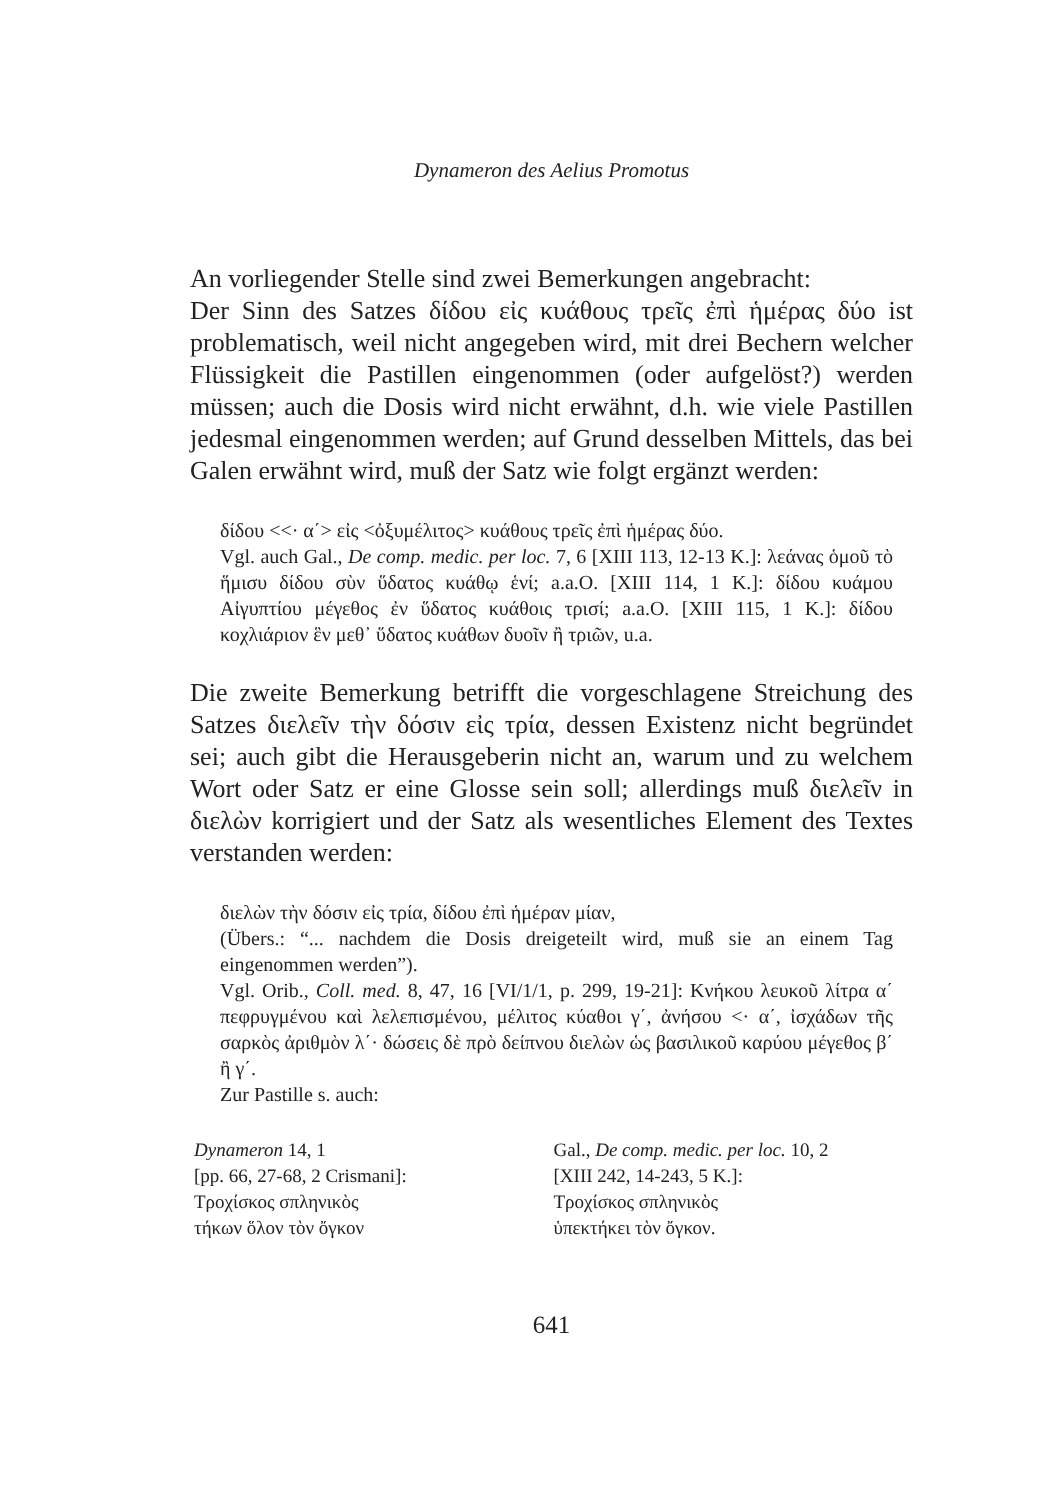Dynameron des Aelius Promotus
An vorliegender Stelle sind zwei Bemerkungen angebracht:
Der Sinn des Satzes δίδου εἰς κυάθους τρεῖς ἐπὶ ἡμέρας δύο ist problematisch, weil nicht angegeben wird, mit drei Bechern welcher Flüssigkeit die Pastillen eingenommen (oder aufgelöst?) werden müssen; auch die Dosis wird nicht erwähnt, d.h. wie viele Pastillen jedesmal eingenommen werden; auf Grund desselben Mittels, das bei Galen erwähnt wird, muß der Satz wie folgt ergänzt werden:
δίδου <<· α΄> εἰς <ὀξυμέλιτος> κυάθους τρεῖς ἐπὶ ἡμέρας δύο.
Vgl. auch Gal., De comp. medic. per loc. 7, 6 [XIII 113, 12-13 K.]: λεάνας ὁμοῦ τὸ ἥμισυ δίδου σὺν ὕδατος κυάθῳ ἑνί; a.a.O. [XIII 114, 1 K.]: δίδου κυάμου Αἰγυπτίου μέγεθος ἐν ὕδατος κυάθοις τρισί; a.a.O. [XIII 115, 1 K.]: δίδου κοχλιάριον ἓν μεθ᾽ ὕδατος κυάθων δυοῖν ἢ τριῶν, u.a.
Die zweite Bemerkung betrifft die vorgeschlagene Streichung des Satzes διελεῖν τὴν δόσιν εἰς τρία, dessen Existenz nicht begründet sei; auch gibt die Herausgeberin nicht an, warum und zu welchem Wort oder Satz er eine Glosse sein soll; allerdings muß διελεῖν in διελὼν korrigiert und der Satz als wesentliches Element des Textes verstanden werden:
διελὼν τὴν δόσιν εἰς τρία, δίδου ἐπὶ ἡμέραν μίαν,
(Übers.: “... nachdem die Dosis dreigeteilt wird, muß sie an einem Tag eingenommen werden”).
Vgl. Orib., Coll. med. 8, 47, 16 [VI/1/1, p. 299, 19-21]: Κνήκου λευκοῦ λίτρα α΄ πεφρυγμένου καὶ λελεπισμένου, μέλιτος κύαθοι γ΄, ἀνήσου <· α΄, ἰσχάδων τῆς σαρκὸς ἀριθμὸν λ΄· δώσεις δὲ πρὸ δείπνου διελὼν ὡς βασιλικοῦ καρύου μέγεθος β΄ ἢ γ΄.
Zur Pastille s. auch:
Dynameron 14, 1
[pp. 66, 27-68, 2 Crismani]:
Τροχίσκος σπληνικὸς
τήκων ὅλον τὸν ὄγκον
Gal., De comp. medic. per loc. 10, 2
[XIII 242, 14-243, 5 K.]:
Τροχίσκος σπληνικὸς
ὑπεκτήκει τὸν ὄγκον.
641